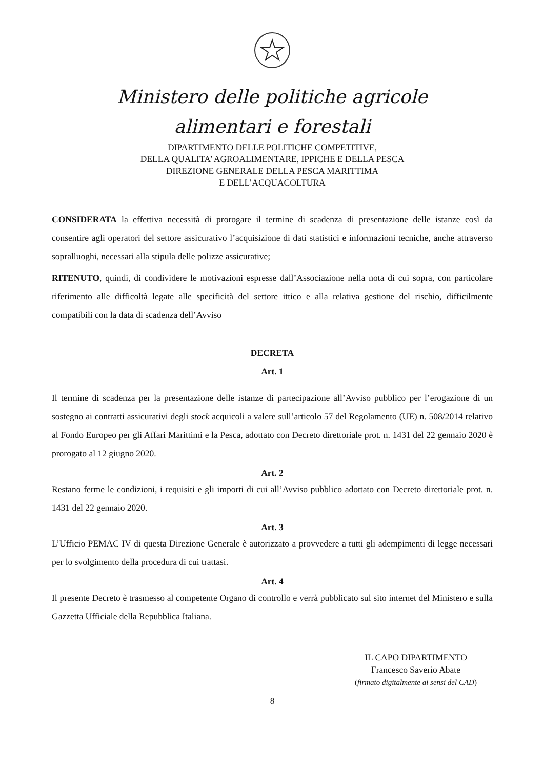Ministero delle politiche agricole
alimentari e forestali
DIPARTIMENTO DELLE POLITICHE COMPETITIVE,
DELLA QUALITA’ AGROALIMENTARE, IPPICHE E DELLA PESCA
DIREZIONE GENERALE DELLA PESCA MARITTIMA
E DELL’ACQUACOLTURA
CONSIDERATA la effettiva necessità di prorogare il termine di scadenza di presentazione delle istanze così da consentire agli operatori del settore assicurativo l’acquisizione di dati statistici e informazioni tecniche, anche attraverso sopralluoghi, necessari alla stipula delle polizze assicurative;
RITENUTO, quindi, di condividere le motivazioni espresse dall’Associazione nella nota di cui sopra, con particolare riferimento alle difficoltà legate alle specificità del settore ittico e alla relativa gestione del rischio, difficilmente compatibili con la data di scadenza dell’Avviso
DECRETA
Art. 1
Il termine di scadenza per la presentazione delle istanze di partecipazione all’Avviso pubblico per l’erogazione di un sostegno ai contratti assicurativi degli stock acquicoli a valere sull’articolo 57 del Regolamento (UE) n. 508/2014 relativo al Fondo Europeo per gli Affari Marittimi e la Pesca, adottato con Decreto direttoriale prot. n. 1431 del 22 gennaio 2020 è prorogato al 12 giugno 2020.
Art. 2
Restano ferme le condizioni, i requisiti e gli importi di cui all’Avviso pubblico adottato con Decreto direttoriale prot. n. 1431 del 22 gennaio 2020.
Art. 3
L’Ufficio PEMAC IV di questa Direzione Generale è autorizzato a provvedere a tutti gli adempimenti di legge necessari per lo svolgimento della procedura di cui trattasi.
Art. 4
Il presente Decreto è trasmesso al competente Organo di controllo e verrà pubblicato sul sito internet del Ministero e sulla Gazzetta Ufficiale della Repubblica Italiana.
IL CAPO DIPARTIMENTO
Francesco Saverio Abate
(firmato digitalmente ai sensi del CAD)
8